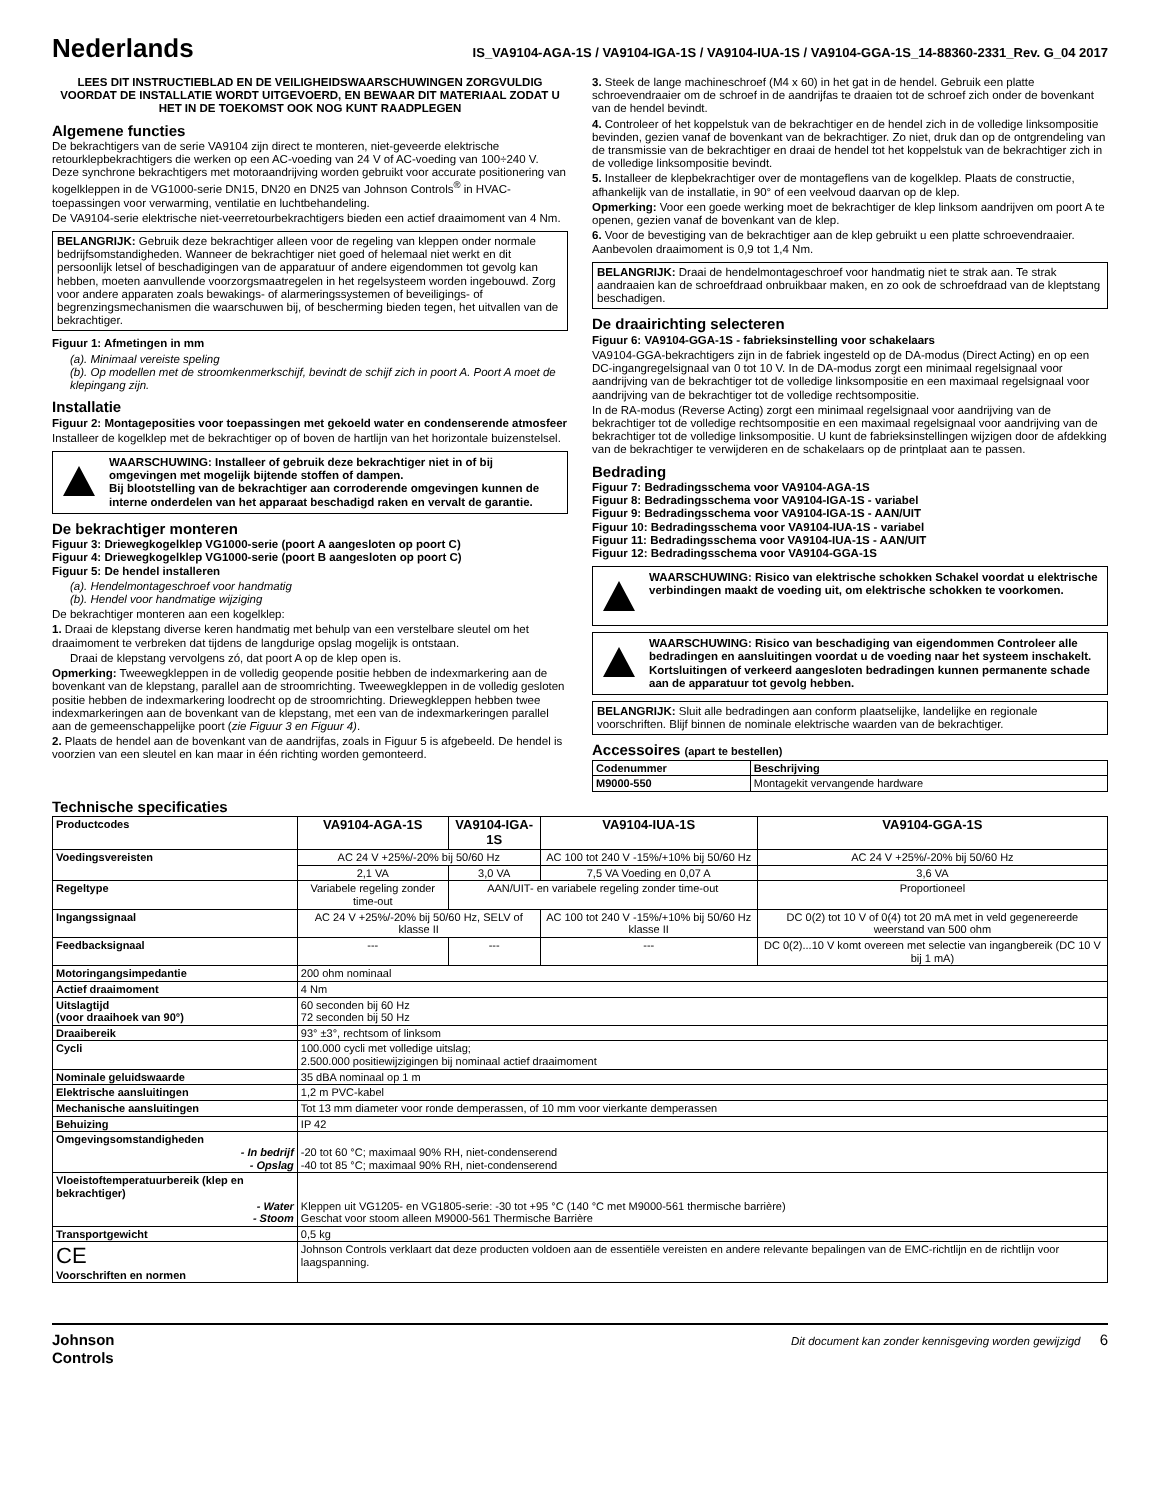Nederlands
IS_VA9104-AGA-1S / VA9104-IGA-1S / VA9104-IUA-1S / VA9104-GGA-1S_14-88360-2331_Rev. G_04 2017
LEES DIT INSTRUCTIEBLAD EN DE VEILIGHEIDSWAARSCHUWINGEN ZORGVULDIG VOORDAT DE INSTALLATIE WORDT UITGEVOERD, EN BEWAAR DIT MATERIAAL ZODAT U HET IN DE TOEKOMST OOK NOG KUNT RAADPLEGEN
Algemene functies
De bekrachtigers van de serie VA9104 zijn direct te monteren, niet-geveerde elektrische retourklepbekrachtigers die werken op een AC-voeding van 24 V of AC-voeding van 100÷240 V. Deze synchrone bekrachtigers met motoraandrijving worden gebruikt voor accurate positionering van kogelkleppen in de VG1000-serie DN15, DN20 en DN25 van Johnson Controls<sup>®</sup> in HVAC-toepassingen voor verwarming, ventilatie en luchtbehandeling.
De VA9104-serie elektrische niet-veerretourbekrachtigers bieden een actief draaimoment van 4 Nm.
BELANGRIJK: Gebruik deze bekrachtiger alleen voor de regeling van kleppen onder normale bedrijfsomstandigheden. Wanneer de bekrachtiger niet goed of helemaal niet werkt en dit persoonlijk letsel of beschadigingen van de apparatuur of andere eigendommen tot gevolg kan hebben, moeten aanvullende voorzorgsmaatregelen in het regelsysteem worden ingebouwd. Zorg voor andere apparaten zoals bewakings- of alarmeringssystemen of beveiligings- of begrenzingsmechanismen die waarschuwen bij, of bescherming bieden tegen, het uitvallen van de bekrachtiger.
Figuur 1: Afmetingen in mm
(a). Minimaal vereiste speling
(b). Op modellen met de stroomkenmerkschijf, bevindt de schijf zich in poort A. Poort A moet de klepingang zijn.
Installatie
Figuur 2: Montageposities voor toepassingen met gekoeld water en condenserende atmosfeer
Installeer de kogelklep met de bekrachtiger op of boven de hartlijn van het horizontale buizenstelsel.
WAARSCHUWING: Installeer of gebruik deze bekrachtiger niet in of bij omgevingen met mogelijk bijtende stoffen of dampen.
Bij blootstelling van de bekrachtiger aan corroderende omgevingen kunnen de interne onderdelen van het apparaat beschadigd raken en vervalt de garantie.
De bekrachtiger monteren
Figuur 3: Driewegkogelklep VG1000-serie (poort A aangesloten op poort C)
Figuur 4: Driewegkogelklep VG1000-serie (poort B aangesloten op poort C)
Figuur 5: De hendel installeren
(a). Hendelmontageschroef voor handmatig
(b). Hendel voor handmatige wijziging
De bekrachtiger monteren aan een kogelklep:
1. Draai de klepstang diverse keren handmatig met behulp van een verstelbare sleutel om het draaimoment te verbreken dat tijdens de langdurige opslag mogelijk is ontstaan.
Draai de klepstang vervolgens zó, dat poort A op de klep open is.
Opmerking: Tweewegkleppen in de volledig geopende positie hebben de indexmarkering aan de bovenkant van de klepstang, parallel aan de stroomrichting. Tweewegkleppen in de volledig gesloten positie hebben de indexmarkering loodrecht op de stroomrichting. Driewegkleppen hebben twee indexmarkeringen aan de bovenkant van de klepstang, met een van de indexmarkeringen parallel aan de gemeenschappelijke poort (zie Figuur 3 en Figuur 4).
2. Plaats de hendel aan de bovenkant van de aandrijfas, zoals in Figuur 5 is afgebeeld. De hendel is voorzien van een sleutel en kan maar in één richting worden gemonteerd.
3. Steek de lange machineschroef (M4 x 60) in het gat in de hendel. Gebruik een platte schroevendraaier om de schroef in de aandrijfas te draaien tot de schroef zich onder de bovenkant van de hendel bevindt.
4. Controleer of het koppelstuk van de bekrachtiger en de hendel zich in de volledige linksompositie bevinden, gezien vanaf de bovenkant van de bekrachtiger. Zo niet, druk dan op de ontgrendeling van de transmissie van de bekrachtiger en draai de hendel tot het koppelstuk van de bekrachtiger zich in de volledige linksompositie bevindt.
5. Installeer de klepbekrachtiger over de montageflens van de kogelklep. Plaats de constructie, afhankelijk van de installatie, in 90° of een veelvoud daarvan op de klep.
Opmerking: Voor een goede werking moet de bekrachtiger de klep linksom aandrijven om poort A te openen, gezien vanaf de bovenkant van de klep.
6. Voor de bevestiging van de bekrachtiger aan de klep gebruikt u een platte schroevendraaier. Aanbevolen draaimoment is 0,9 tot 1,4 Nm.
BELANGRIJK: Draai de hendelmontageschroef voor handmatig niet te strak aan. Te strak aandraaien kan de schroefdraad onbruikbaar maken, en zo ook de schroefdraad van de kleptstang beschadigen.
De draairichting selecteren
Figuur 6: VA9104-GGA-1S - fabrieksinstelling voor schakelaars
VA9104-GGA-bekrachtigers zijn in de fabriek ingesteld op de DA-modus (Direct Acting) en op een DC-ingangregelsignaal van 0 tot 10 V. In de DA-modus zorgt een minimaal regelsignaal voor aandrijving van de bekrachtiger tot de volledige linksompositie en een maximaal regelsignaal voor aandrijving van de bekrachtiger tot de volledige rechtsompositie.
In de RA-modus (Reverse Acting) zorgt een minimaal regelsignaal voor aandrijving van de bekrachtiger tot de volledige rechtsompositie en een maximaal regelsignaal voor aandrijving van de bekrachtiger tot de volledige linksompositie. U kunt de fabrieksinstellingen wijzigen door de afdekking van de bekrachtiger te verwijderen en de schakelaars op de printplaat aan te passen.
Bedrading
Figuur 7: Bedradingsschema voor VA9104-AGA-1S
Figuur 8: Bedradingsschema voor VA9104-IGA-1S - variabel
Figuur 9: Bedradingsschema voor VA9104-IGA-1S - AAN/UIT
Figuur 10: Bedradingsschema voor VA9104-IUA-1S - variabel
Figuur 11: Bedradingsschema voor VA9104-IUA-1S - AAN/UIT
Figuur 12: Bedradingsschema voor VA9104-GGA-1S
WAARSCHUWING: Risico van elektrische schokken Schakel voordat u elektrische verbindingen maakt de voeding uit, om elektrische schokken te voorkomen.
WAARSCHUWING: Risico van beschadiging van eigendommen Controleer alle bedradingen en aansluitingen voordat u de voeding naar het systeem inschakelt. Kortsluitingen of verkeerd aangesloten bedradingen kunnen permanente schade aan de apparatuur tot gevolg hebben.
BELANGRIJK: Sluit alle bedradingen aan conform plaatselijke, landelijke en regionale voorschriften. Blijf binnen de nominale elektrische waarden van de bekrachtiger.
Accessoires (apart te bestellen)
| Codenummer | Beschrijving |
| --- | --- |
| M9000-550 | Montagekit vervangende hardware |
Technische specificaties
| Productcodes | VA9104-AGA-1S | VA9104-IGA-1S | VA9104-IUA-1S | VA9104-GGA-1S |
| Voedingsvereisten | AC 24 V +25%/-20% bij 50/60 Hz | | AC 100 tot 240 V -15%/+10% bij 50/60 Hz | AC 24 V +25%/-20% bij 50/60 Hz |
| | 2,1 VA | 3,0 VA | 7,5 VA Voeding en 0,07 A | 3,6 VA |
| Regeltype | Variabele regeling zonder time-out | AAN/UIT- en variabele regeling zonder time-out | | Proportioneel |
| Ingangssignaal | AC 24 V +25%/-20% bij 50/60 Hz, SELV of klasse II | | AC 100 tot 240 V -15%/+10% bij 50/60 Hz klasse II | DC 0(2) tot 10 V of 0(4) tot 20 mA met in veld gegenereerde weerstand van 500 ohm |
| Feedbacksignaal | --- | --- | --- | DC 0(2)...10 V komt overeen met selectie van ingangbereik (DC 10 V bij 1 mA) |
| Motoringangsimpedantie | 200 ohm nominaal | | | |
| Actief draaimoment | 4 Nm | | | |
| Uitslagtijd (voor draaihoek van 90°) | 60 seconden bij 60 Hz 72 seconden bij 50 Hz | | | |
| Draaibereik | 93° ±3°, rechtsom of linksom | | | |
| Cycli | 100.000 cycli met volledige uitslag; 2.500.000 positiewijzigingen bij nominaal actief draaimoment | | | |
| Nominale geluidswaarde | 35 dBA nominaal op 1 m | | | |
| Elektrische aansluitingen | 1,2 m PVC-kabel | | | |
| Mechanische aansluitingen | Tot 13 mm diameter voor ronde demperassen, of 10 mm voor vierkante demperassen | | | |
| Behuizing | IP 42 | | | |
| Omgevingsomstandigheden - In bedrijf - Opslag | -20 tot 60 °C; maximaal 90% RH, niet-condenserend -40 tot 85 °C; maximaal 90% RH, niet-condenserend | | | |
| Vloeistoftemperatuurbereik (klep en bekrachtiger) - Water - Stoom | Kleppen uit VG1205- en VG1805-serie: -30 tot +95 °C (140 °C met M9000-561 thermische barrière) Geschat voor stoom alleen M9000-561 Thermische Barrière | | | |
| Transportgewicht | 0,5 kg | | | |
| CE Voorschriften en normen | Johnson Controls verklaart dat deze producten voldoen aan de essentiële vereisten en andere relevante bepalingen van de EMC-richtlijn en de richtlijn voor laagspanning. | | | |
Johnson
Controls
Dit document kan zonder kennisgeving worden gewijzigd 6